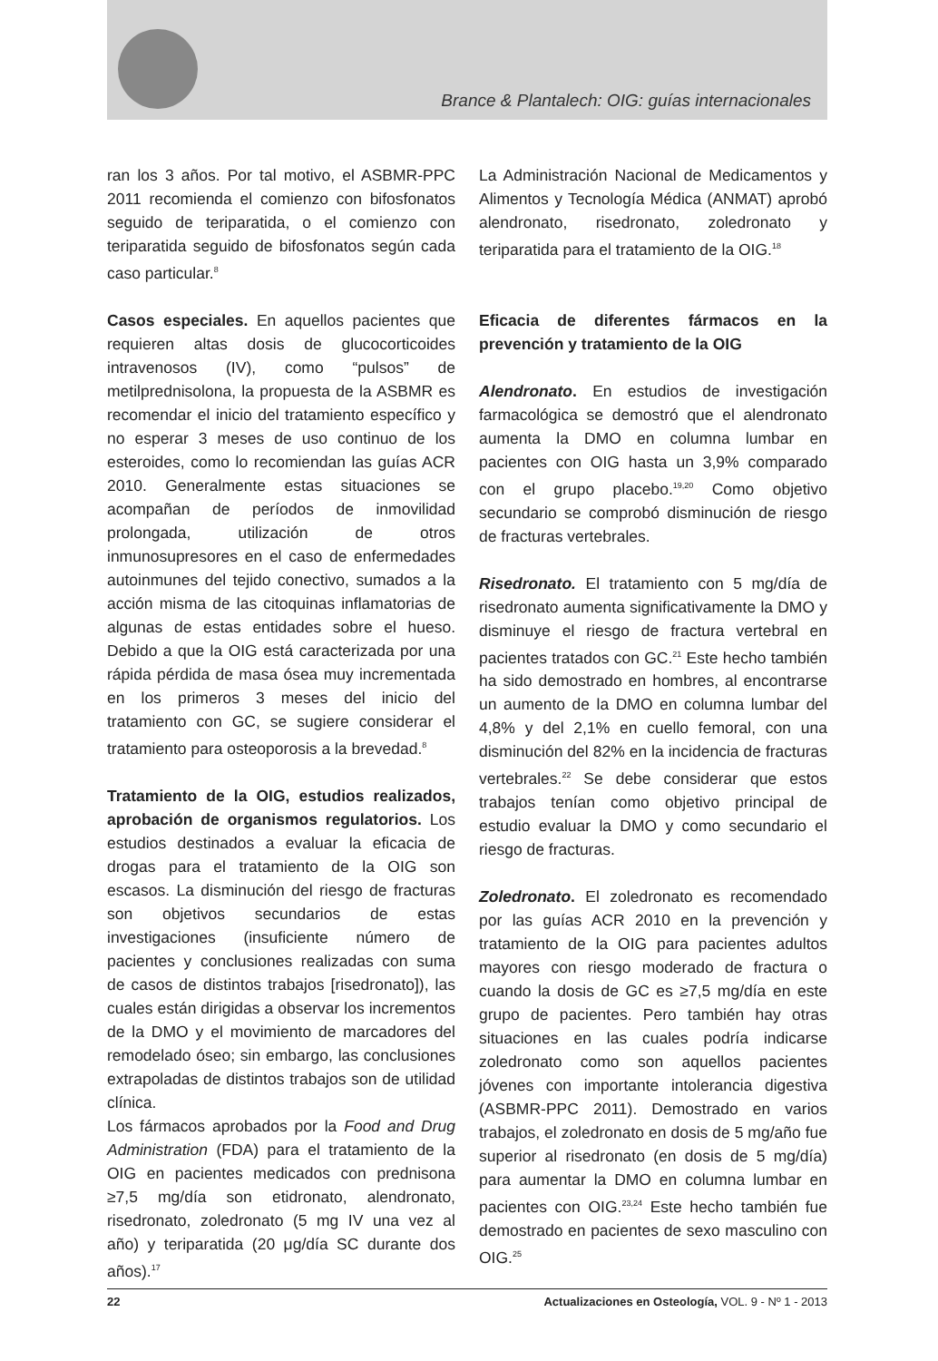Brance & Plantalech: OIG: guías internacionales
ran los 3 años. Por tal motivo, el ASBMR-PPC 2011 recomienda el comienzo con bifosfonatos seguido de teriparatida, o el comienzo con teriparatida seguido de bifosfonatos según cada caso particular.<sup>8</sup>
Casos especiales. En aquellos pacientes que requieren altas dosis de glucocorticoides intravenosos (IV), como “pulsos” de metilprednisolona, la propuesta de la ASBMR es recomendar el inicio del tratamiento específico y no esperar 3 meses de uso continuo de los esteroides, como lo recomiendan las guías ACR 2010. Generalmente estas situaciones se acompañan de períodos de inmovilidad prolongada, utilización de otros inmunosupresores en el caso de enfermedades autoinmunes del tejido conectivo, sumados a la acción misma de las citoquinas inflamatorias de algunas de estas entidades sobre el hueso. Debido a que la OIG está caracterizada por una rápida pérdida de masa ósea muy incrementada en los primeros 3 meses del inicio del tratamiento con GC, se sugiere considerar el tratamiento para osteoporosis a la brevedad.<sup>8</sup>
Tratamiento de la OIG, estudios realizados, aprobación de organismos regulatorios. Los estudios destinados a evaluar la eficacia de drogas para el tratamiento de la OIG son escasos. La disminución del riesgo de fracturas son objetivos secundarios de estas investigaciones (insuficiente número de pacientes y conclusiones realizadas con suma de casos de distintos trabajos [risedronato]), las cuales están dirigidas a observar los incrementos de la DMO y el movimiento de marcadores del remodelado óseo; sin embargo, las conclusiones extrapoladas de distintos trabajos son de utilidad clínica.
Los fármacos aprobados por la Food and Drug Administration (FDA) para el tratamiento de la OIG en pacientes medicados con prednisona ≥7,5 mg/día son etidronato, alendronato, risedronato, zoledronato (5 mg IV una vez al año) y teriparatida (20 μg/día SC durante dos años).<sup>17</sup>
La Administración Nacional de Medicamentos y Alimentos y Tecnología Médica (ANMAT) aprobó alendronato, risedronato, zoledronato y teriparatida para el tratamiento de la OIG.<sup>18</sup>
Eficacia de diferentes fármacos en la prevención y tratamiento de la OIG
Alendronato. En estudios de investigación farmacológica se demostró que el alendronato aumenta la DMO en columna lumbar en pacientes con OIG hasta un 3,9% comparado con el grupo placebo.<sup>19,20</sup> Como objetivo secundario se comprobó disminución de riesgo de fracturas vertebrales.
Risedronato. El tratamiento con 5 mg/día de risedronato aumenta significativamente la DMO y disminuye el riesgo de fractura vertebral en pacientes tratados con GC.<sup>21</sup> Este hecho también ha sido demostrado en hombres, al encontrarse un aumento de la DMO en columna lumbar del 4,8% y del 2,1% en cuello femoral, con una disminución del 82% en la incidencia de fracturas vertebrales.<sup>22</sup> Se debe considerar que estos trabajos tenían como objetivo principal de estudio evaluar la DMO y como secundario el riesgo de fracturas.
Zoledronato. El zoledronato es recomendado por las guías ACR 2010 en la prevención y tratamiento de la OIG para pacientes adultos mayores con riesgo moderado de fractura o cuando la dosis de GC es ≥7,5 mg/día en este grupo de pacientes. Pero también hay otras situaciones en las cuales podría indicarse zoledronato como son aquellos pacientes jóvenes con importante intolerancia digestiva (ASBMR-PPC 2011). Demostrado en varios trabajos, el zoledronato en dosis de 5 mg/año fue superior al risedronato (en dosis de 5 mg/día) para aumentar la DMO en columna lumbar en pacientes con OIG.<sup>23,24</sup> Este hecho también fue demostrado en pacientes de sexo masculino con OIG.<sup>25</sup>
22 Actualizaciones en Osteología, VOL. 9 - Nº 1 - 2013